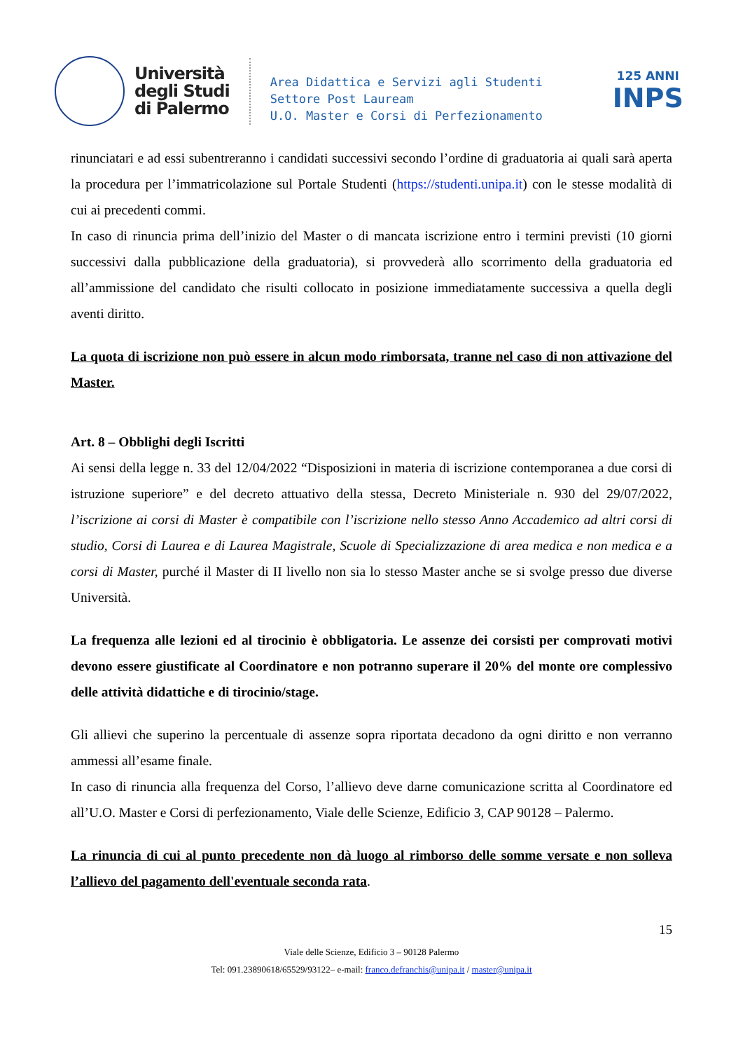Università
degli Studi
di Palermo
Area Didattica e Servizi agli Studenti
Settore Post Lauream
U.O. Master e Corsi di Perfezionamento
125 ANNI
INPS
rinunciatari e ad essi subentreranno i candidati successivi secondo l’ordine di graduatoria ai quali sarà aperta la procedura per l’immatricolazione sul Portale Studenti (https://studenti.unipa.it) con le stesse modalità di cui ai precedenti commi.
In caso di rinuncia prima dell’inizio del Master o di mancata iscrizione entro i termini previsti (10 giorni successivi dalla pubblicazione della graduatoria), si provvederà allo scorrimento della graduatoria ed all’ammissione del candidato che risulti collocato in posizione immediatamente successiva a quella degli aventi diritto.
La quota di iscrizione non può essere in alcun modo rimborsata, tranne nel caso di non attivazione del Master.
Art. 8 – Obblighi degli Iscritti
Ai sensi della legge n. 33 del 12/04/2022 “Disposizioni in materia di iscrizione contemporanea a due corsi di istruzione superiore” e del decreto attuativo della stessa, Decreto Ministeriale n. 930 del 29/07/2022, l’iscrizione ai corsi di Master è compatibile con l’iscrizione nello stesso Anno Accademico ad altri corsi di studio, Corsi di Laurea e di Laurea Magistrale, Scuole di Specializzazione di area medica e non medica e a corsi di Master, purché il Master di II livello non sia lo stesso Master anche se si svolge presso due diverse Università.
La frequenza alle lezioni ed al tirocinio è obbligatoria. Le assenze dei corsisti per comprovati motivi devono essere giustificate al Coordinatore e non potranno superare il 20% del monte ore complessivo delle attività didattiche e di tirocinio/stage.
Gli allievi che superino la percentuale di assenze sopra riportata decadono da ogni diritto e non verranno ammessi all’esame finale.
In caso di rinuncia alla frequenza del Corso, l’allievo deve darne comunicazione scritta al Coordinatore ed all’U.O. Master e Corsi di perfezionamento, Viale delle Scienze, Edificio 3, CAP 90128 – Palermo.
La rinuncia di cui al punto precedente non dà luogo al rimborso delle somme versate e non solleva l’allievo del pagamento dell'eventuale seconda rata.
15
Viale delle Scienze, Edificio 3 – 90128 Palermo
Tel: 091.23890618/65529/93122– e-mail: franco.defranchis@unipa.it / master@unipa.it